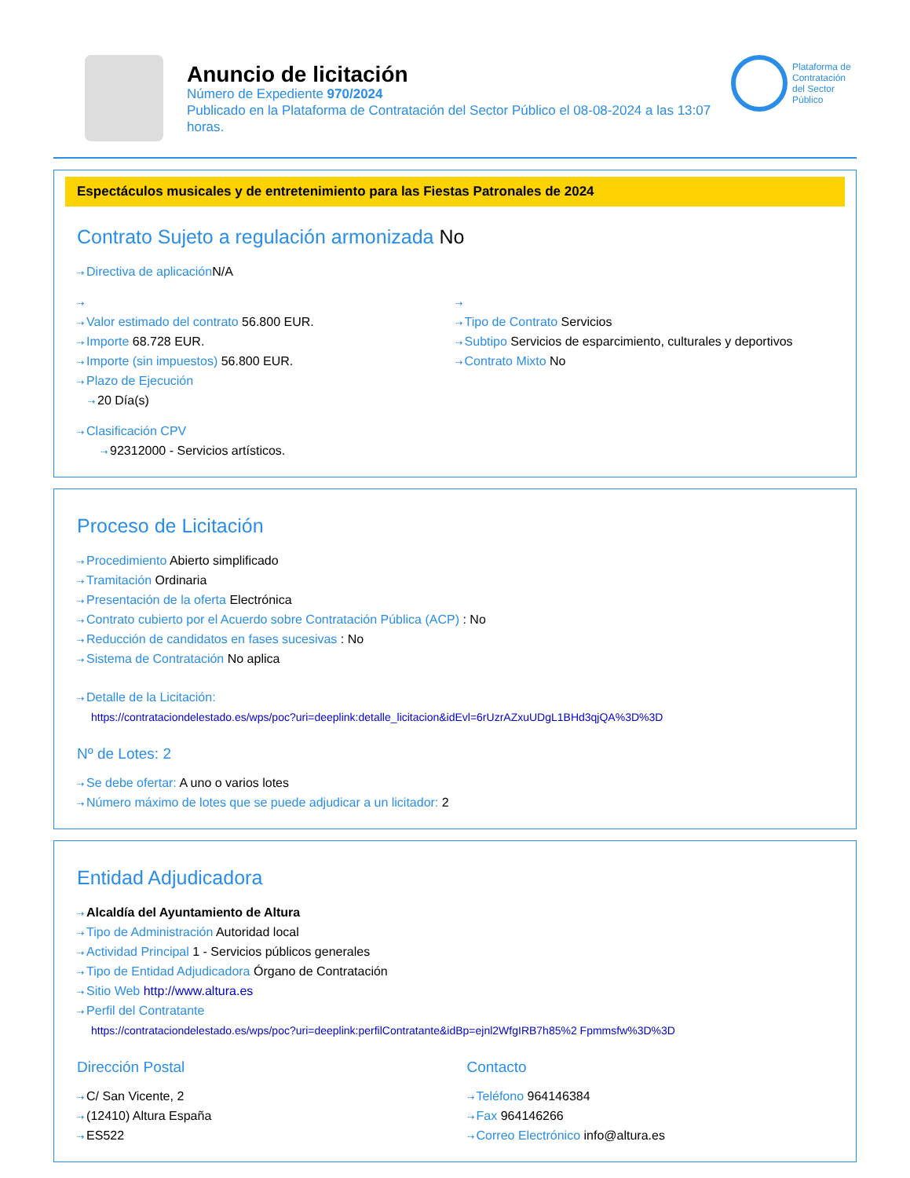Anuncio de licitación
Número de Expediente 970/2024
Publicado en la Plataforma de Contratación del Sector Público el 08-08-2024 a las 13:07 horas.
Plataforma de Contratación del Sector Público
Espectáculos musicales y de entretenimiento para las Fiestas Patronales de 2024
Contrato Sujeto a regulación armonizada No
Directiva de aplicación N/A
Valor estimado del contrato 56.800 EUR.
Importe 68.728 EUR.
Importe (sin impuestos) 56.800 EUR.
Plazo de Ejecución
20 Día(s)
Tipo de Contrato Servicios
Subtipo Servicios de esparcimiento, culturales y deportivos
Contrato Mixto No
Clasificación CPV
92312000 - Servicios artísticos.
Proceso de Licitación
Procedimiento Abierto simplificado
Tramitación Ordinaria
Presentación de la oferta Electrónica
Contrato cubierto por el Acuerdo sobre Contratación Pública (ACP) : No
Reducción de candidatos en fases sucesivas : No
Sistema de Contratación No aplica
Detalle de la Licitación:
https://contrataciondelestado.es/wps/poc?uri=deeplink:detalle_licitacion&idEvl=6rUzrAZxuUDgL1BHd3qjQA%3D%3D
Nº de Lotes: 2
Se debe ofertar: A uno o varios lotes
Número máximo de lotes que se puede adjudicar a un licitador: 2
Entidad Adjudicadora
Alcaldía del Ayuntamiento de Altura
Tipo de Administración Autoridad local
Actividad Principal 1 - Servicios públicos generales
Tipo de Entidad Adjudicadora Órgano de Contratación
Sitio Web http://www.altura.es
Perfil del Contratante
https://contrataciondelestado.es/wps/poc?uri=deeplink:perfilContratante&idBp=ejnl2WfgIRB7h85%2 Fpmmsfw%3D%3D
Dirección Postal
C/ San Vicente, 2
(12410) Altura España
ES522
Contacto
Teléfono 964146384
Fax 964146266
Correo Electrónico info@altura.es